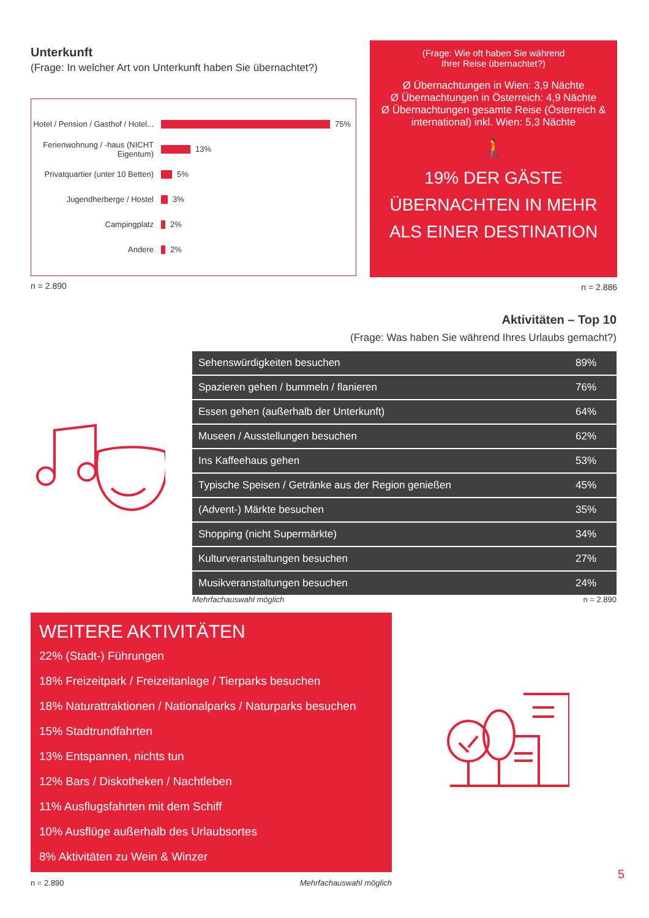Unterkunft
(Frage: In welcher Art von Unterkunft haben Sie übernachtet?)
Hotel / Pension / Gasthof / Hotel... 75%
Ferienwohnung / -haus (NICHT Eigentum) 13%
Privatquartier (unter 10 Betten) 5%
Jugendherberge / Hostel 3%
Campingplatz 2%
Andere 2%
n = 2.890
(Frage: Wie oft haben Sie während
Ihrer Reise übernachtet?)
Ø Übernachtungen in Wien: 3,9 Nächte
Ø Übernachtungen in Österreich: 4,9 Nächte
Ø Übernachtungen gesamte Reise (Österreich & international) inkl. Wien: 5,3 Nächte
🚶
19% DER GÄSTE ÜBERNACHTEN IN MEHR ALS EINER DESTINATION
n = 2.886
Aktivitäten – Top 10
(Frage: Was haben Sie während Ihres Urlaubs gemacht?)
| Sehenswürdigkeiten besuchen | 89% |
| Spazieren gehen / bummeln / flanieren | 76% |
| Essen gehen (außerhalb der Unterkunft) | 64% |
| Museen / Ausstellungen besuchen | 62% |
| Ins Kaffeehaus gehen | 53% |
| Typische Speisen / Getränke aus der Region genießen | 45% |
| (Advent-) Märkte besuchen | 35% |
| Shopping (nicht Supermärkte) | 34% |
| Kulturveranstaltungen besuchen | 27% |
| Musikveranstaltungen besuchen | 24% |
Mehrfachauswahl möglich n = 2.890
WEITERE AKTIVITÄTEN
22% (Stadt-) Führungen
18% Freizeitpark / Freizeitanlage / Tierparks besuchen
18% Naturattraktionen / Nationalparks / Naturparks besuchen
15% Stadtrundfahrten
13% Entspannen, nichts tun
12% Bars / Diskotheken / Nachtleben
11% Ausflugsfahrten mit dem Schiff
10% Ausflüge außerhalb des Urlaubsortes
8% Aktivitäten zu Wein & Winzer
n = 2.890 Mehrfachauswahl möglich
5